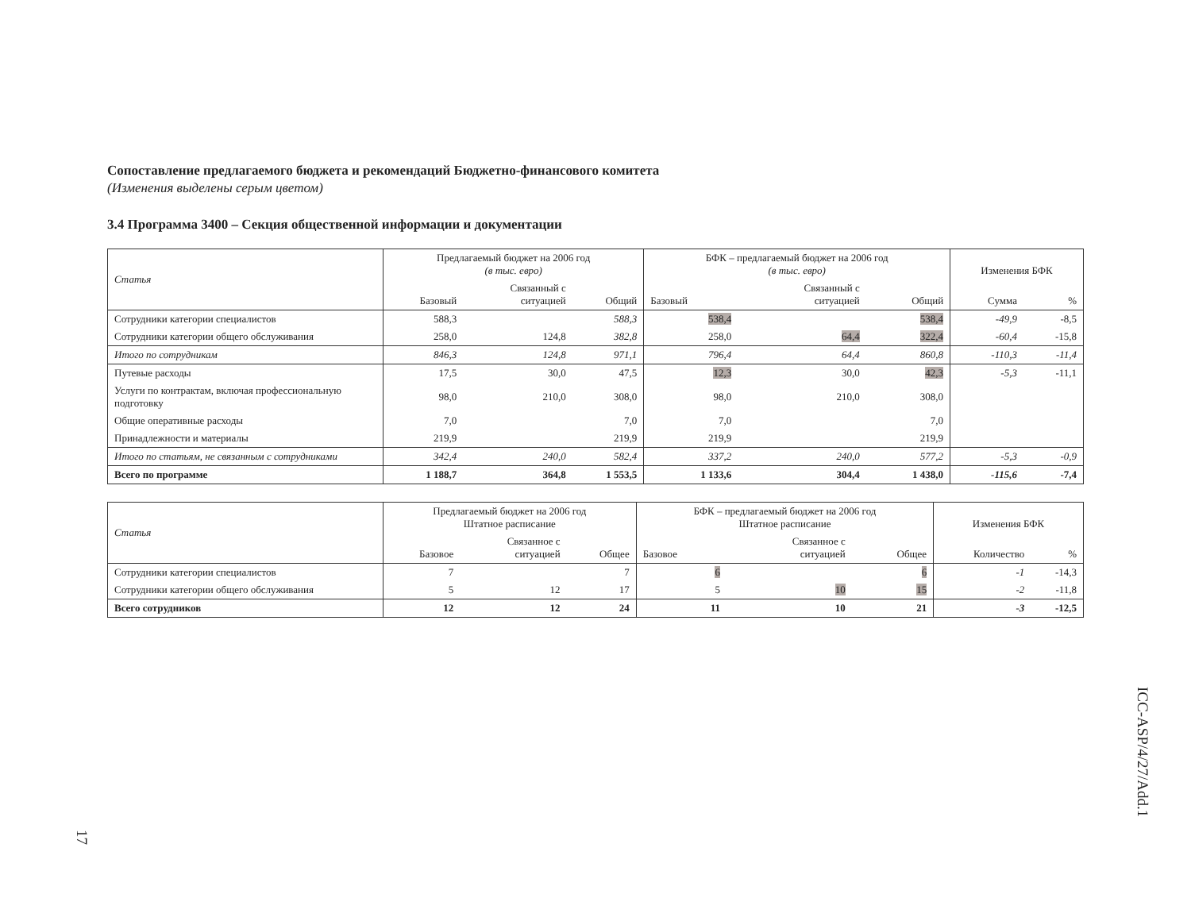Сопоставление предлагаемого бюджета и рекомендаций Бюджетно-финансового комитета
(Изменения выделены серым цветом)
3.4 Программа 3400 – Секция общественной информации и документации
| Статья | Предлагаемый бюджет на 2006 год (в тыс. евро) | | | БФК – предлагаемый бюджет на 2006 год (в тыс. евро) | | | Изменения БФК | |
| --- | --- | --- | --- | --- | --- | --- | --- | --- |
| | Базовый | Связанный с ситуацией | Общий | Базовый | Связанный с ситуацией | Общий | Сумма | % |
| Сотрудники категории специалистов | 588,3 | | 588,3 | 538,4 | | 538,4 | -49,9 | -8,5 |
| Сотрудники категории общего обслуживания | 258,0 | 124,8 | 382,8 | 258,0 | 64,4 | 322,4 | -60,4 | -15,8 |
| Итого по сотрудникам | 846,3 | 124,8 | 971,1 | 796,4 | 64,4 | 860,8 | -110,3 | -11,4 |
| Путевые расходы | 17,5 | 30,0 | 47,5 | 12,3 | 30,0 | 42,3 | -5,3 | -11,1 |
| Услуги по контрактам, включая профессиональную подготовку | 98,0 | 210,0 | 308,0 | 98,0 | 210,0 | 308,0 | | |
| Общие оперативные расходы | 7,0 | | 7,0 | 7,0 | | 7,0 | | |
| Принадлежности и материалы | 219,9 | | 219,9 | 219,9 | | 219,9 | | |
| Итого по статьям, не связанным с сотрудниками | 342,4 | 240,0 | 582,4 | 337,2 | 240,0 | 577,2 | -5,3 | -0,9 |
| Всего по программе | 1 188,7 | 364,8 | 1 553,5 | 1 133,6 | 304,4 | 1 438,0 | -115,6 | -7,4 |
| Статья | Предлагаемый бюджет на 2006 год Штатное расписание | | | БФК – предлагаемый бюджет на 2006 год Штатное расписание | | | Изменения БФК | |
| --- | --- | --- | --- | --- | --- | --- | --- | --- |
| | Базовое | Связанное с ситуацией | Общее | Базовое | Связанное с ситуацией | Общее | Количество | % |
| Сотрудники категории специалистов | 7 | | 7 | 6 | | 6 | -1 | -14,3 |
| Сотрудники категории общего обслуживания | 5 | 12 | 17 | 5 | 10 | 15 | -2 | -11,8 |
| Всего сотрудников | 12 | 12 | 24 | 11 | 10 | 21 | -3 | -12,5 |
ICC-ASP/4/27/Add.1
17